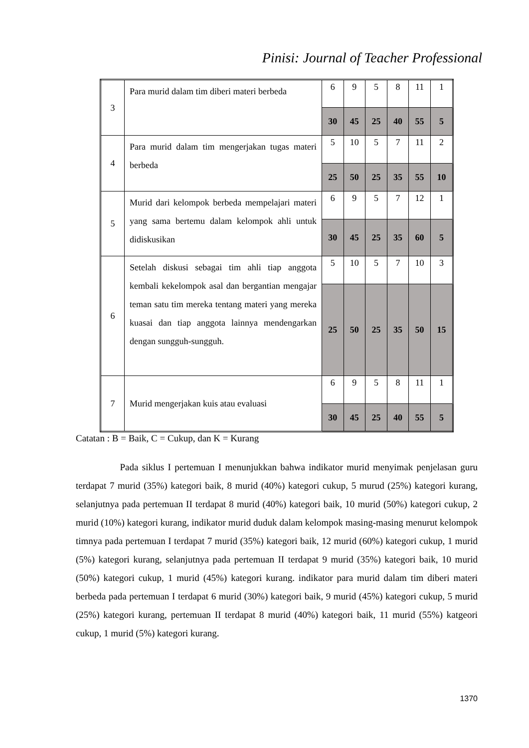Pinisi: Journal of Teacher Professional
| 3 | Para murid dalam tim diberi materi berbeda | 6 | 9 | 5 | 8 | 11 | 1 |
| | | 30 | 45 | 25 | 40 | 55 | 5 |
| 4 | Para murid dalam tim mengerjakan tugas materi berbeda | 5 | 10 | 5 | 7 | 11 | 2 |
| | | 25 | 50 | 25 | 35 | 55 | 10 |
| 5 | Murid dari kelompok berbeda mempelajari materi yang sama bertemu dalam kelompok ahli untuk didiskusikan | 6 | 9 | 5 | 7 | 12 | 1 |
| | | 30 | 45 | 25 | 35 | 60 | 5 |
| 6 | Setelah diskusi sebagai tim ahli tiap anggota kembali kekelompok asal dan bergantian mengajar teman satu tim mereka tentang materi yang mereka kuasai dan tiap anggota lainnya mendengarkan dengan sungguh-sungguh. | 5 | 10 | 5 | 7 | 10 | 3 |
| | | 25 | 50 | 25 | 35 | 50 | 15 |
| 7 | Murid mengerjakan kuis atau evaluasi | 6 | 9 | 5 | 8 | 11 | 1 |
| | | 30 | 45 | 25 | 40 | 55 | 5 |
Catatan : B = Baik, C = Cukup, dan K = Kurang
Pada siklus I pertemuan I menunjukkan bahwa indikator murid menyimak penjelasan guru terdapat 7 murid (35%) kategori baik, 8 murid (40%) kategori cukup, 5 murud (25%) kategori kurang, selanjutnya pada pertemuan II terdapat 8 murid (40%) kategori baik, 10 murid (50%) kategori cukup, 2 murid (10%) kategori kurang, indikator murid duduk dalam kelompok masing-masing menurut kelompok timnya pada pertemuan I terdapat 7 murid (35%) kategori baik, 12 murid (60%) kategori cukup, 1 murid (5%) kategori kurang, selanjutnya pada pertemuan II terdapat 9 murid (35%) kategori baik, 10 murid (50%) kategori cukup, 1 murid (45%) kategori kurang. indikator para murid dalam tim diberi materi berbeda pada pertemuan I terdapat 6 murid (30%) kategori baik, 9 murid (45%) kategori cukup, 5 murid (25%) kategori kurang, pertemuan II terdapat 8 murid (40%) kategori baik, 11 murid (55%) katgeori cukup, 1 murid (5%) kategori kurang.
1370